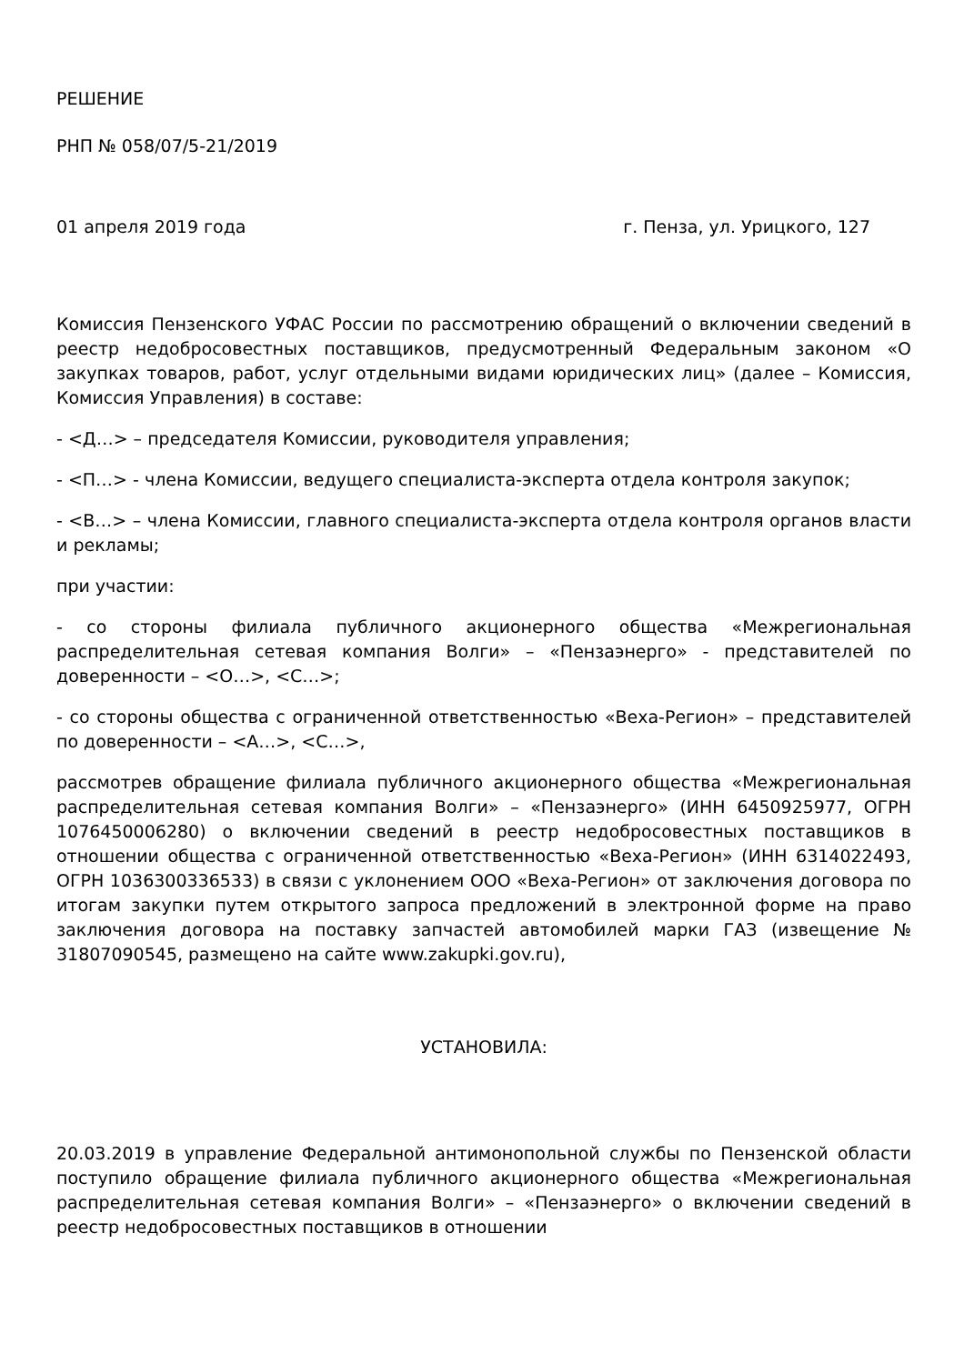РЕШЕНИЕ
РНП № 058/07/5-21/2019
01 апреля 2019 года г. Пенза, ул. Урицкого, 127
Комиссия Пензенского УФАС России по рассмотрению обращений о включении сведений в реестр недобросовестных поставщиков, предусмотренный Федеральным законом «О закупках товаров, работ, услуг отдельными видами юридических лиц» (далее – Комиссия, Комиссия Управления) в составе:
- <Д…> – председателя Комиссии, руководителя управления;
- <П…> - члена Комиссии, ведущего специалиста-эксперта отдела контроля закупок;
- <В…> – члена Комиссии, главного специалиста-эксперта отдела контроля органов власти и рекламы;
при участии:
- со стороны филиала публичного акционерного общества «Межрегиональная распределительная сетевая компания Волги» – «Пензаэнерго» - представителей по доверенности – <О…>, <С…>;
- со стороны общества с ограниченной ответственностью «Веха-Регион» – представителей по доверенности – <А…>, <С…>,
рассмотрев обращение филиала публичного акционерного общества «Межрегиональная распределительная сетевая компания Волги» – «Пензаэнерго» (ИНН 6450925977, ОГРН 1076450006280) о включении сведений в реестр недобросовестных поставщиков в отношении общества с ограниченной ответственностью «Веха-Регион» (ИНН 6314022493, ОГРН 1036300336533) в связи с уклонением ООО «Веха-Регион» от заключения договора по итогам закупки путем открытого запроса предложений в электронной форме на право заключения договора на поставку запчастей автомобилей марки ГАЗ (извещение № 31807090545, размещено на сайте www.zakupki.gov.ru),
УСТАНОВИЛА:
20.03.2019 в управление Федеральной антимонопольной службы по Пензенской области поступило обращение филиала публичного акционерного общества «Межрегиональная распределительная сетевая компания Волги» – «Пензаэнерго» о включении сведений в реестр недобросовестных поставщиков в отношении